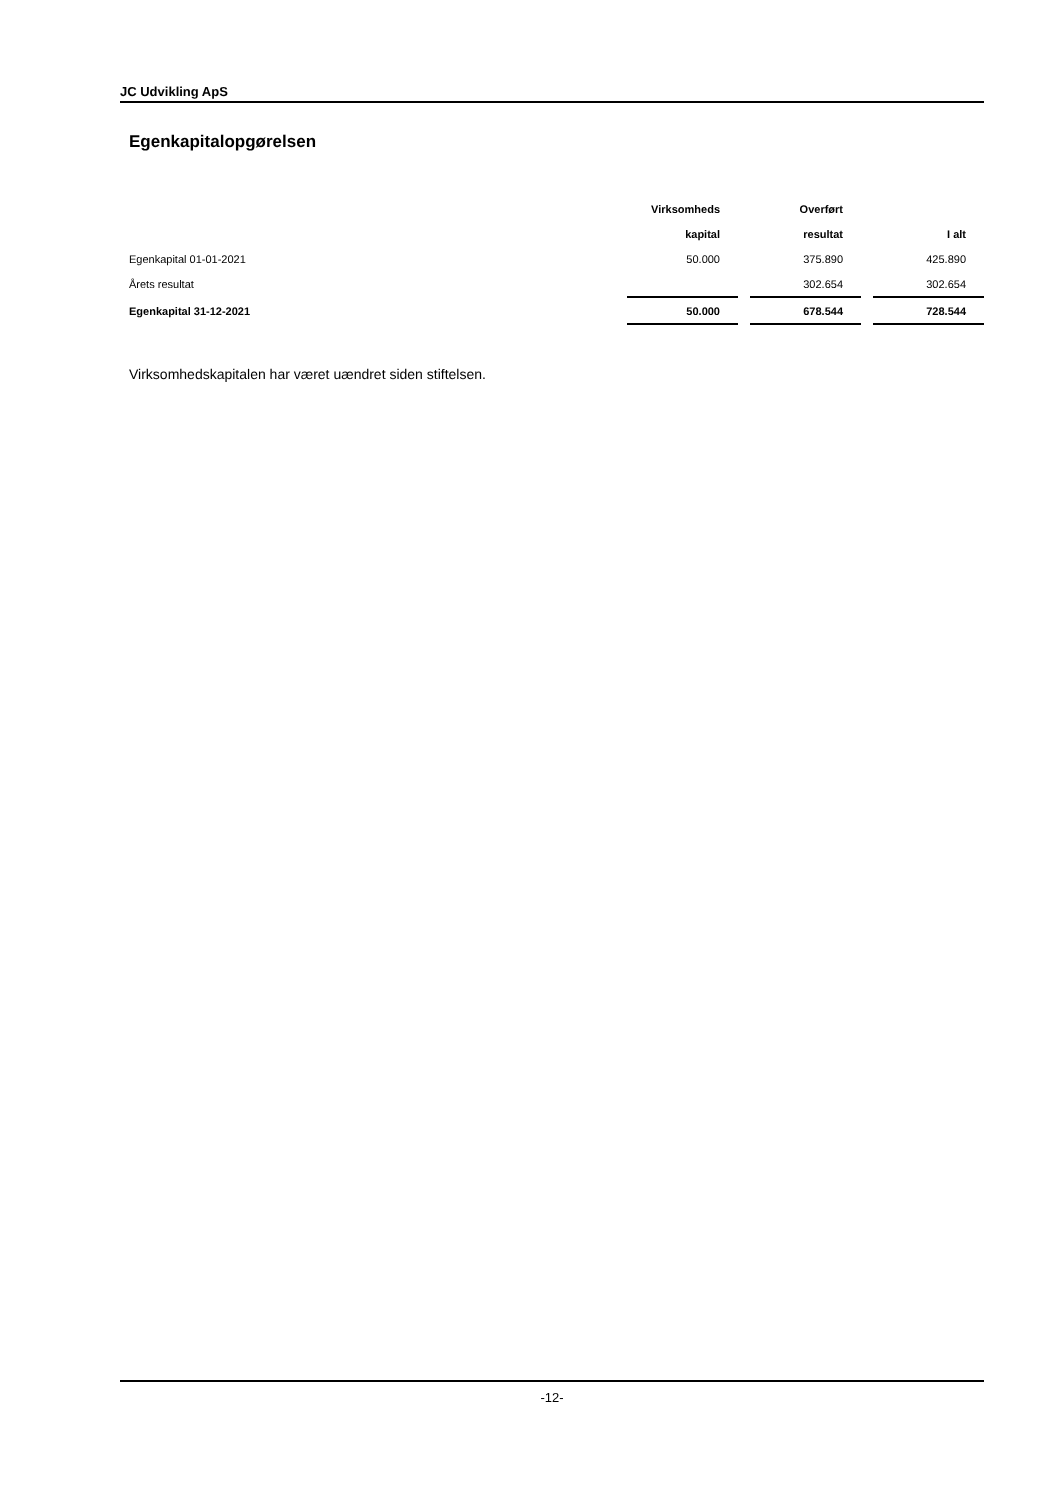JC Udvikling ApS
Egenkapitalopgørelsen
| | Virksomheds | | Overført | | |
| --- | --- | --- | --- | --- | --- |
| | kapital | | resultat | | I alt |
| Egenkapital 01-01-2021 | 50.000 | | 375.890 | | 425.890 |
| Årets resultat | | | 302.654 | | 302.654 |
| Egenkapital 31-12-2021 | 50.000 | | 678.544 | | 728.544 |
Virksomhedskapitalen har været uændret siden stiftelsen.
-12-